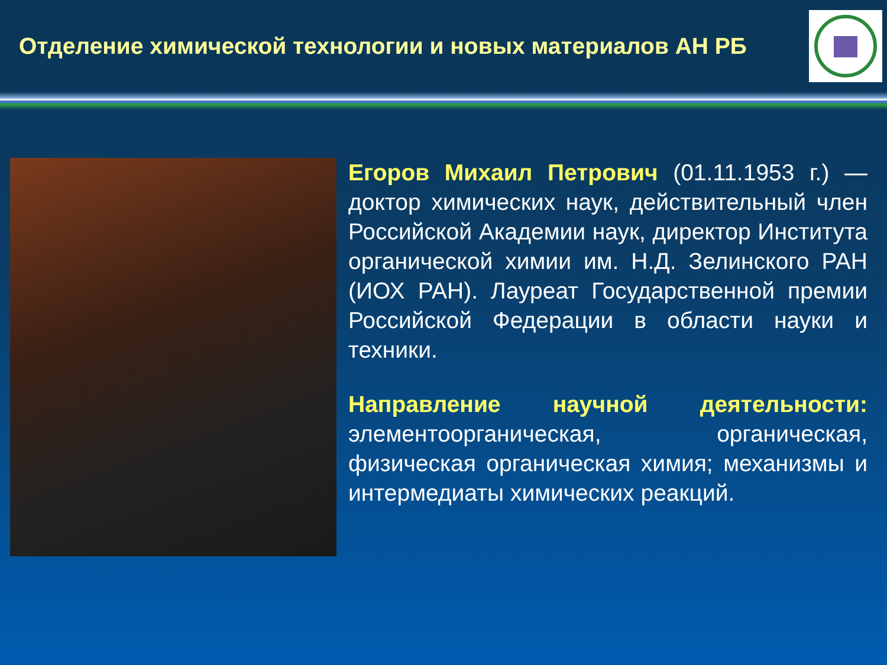Отделение химической технологии и новых материалов АН РБ
Егоров Михаил Петрович (01.11.1953 г.) — доктор химических наук, действительный член Российской Академии наук, директор Института органической химии им. Н.Д. Зелинского РАН (ИОХ РАН). Лауреат Государственной премии Российской Федерации в области науки и техники.
Направление научной деятельности: элементоорганическая, органическая, физическая органическая химия; механизмы и интермедиаты химических реакций.